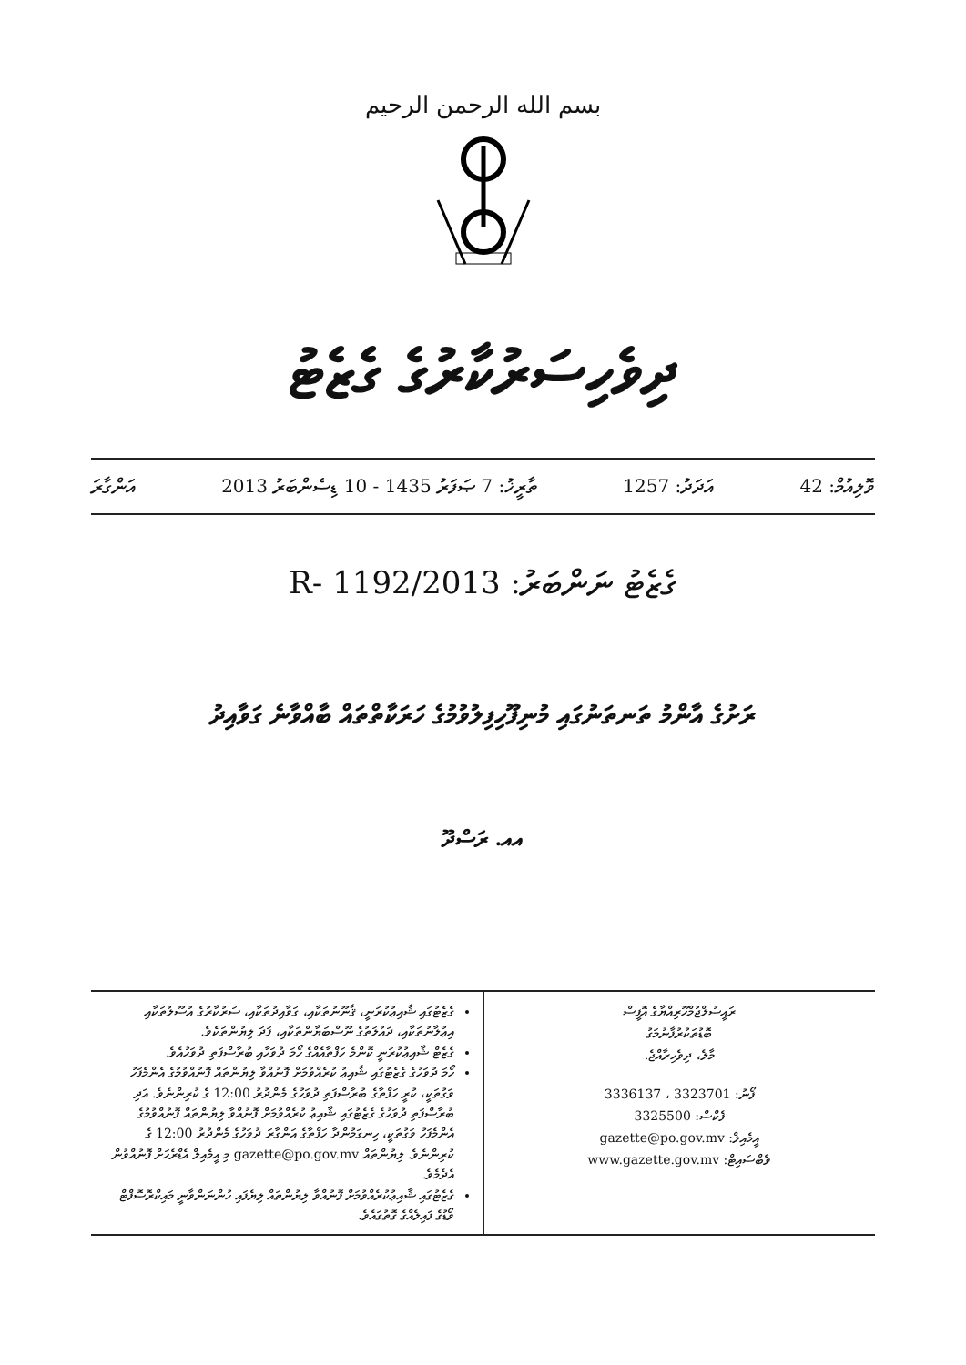بسم الله الرحمن الرحيم
ދިވެހިސަރުކާރުގެ ގެޒެޓު
ވޮލިއުމް: 42 އަދަދު: 1257 ތާރީޚު: 7 ޞަފަރު 1435 - 10 ޑިސެންބަރު 2013 އަންގާރަ
ގެޒެޓު ނަންބަރު: 2013/R- 1192
ރަށުގެ އާންމު ތަނތަނުގައި މުނިފޫހިފިލުވުމުގެ ހަރަކާތްތައް ބާއްވާނެ ގަވާއިދު
އއ. ރަސްދޫ
ރައީސުލްޖުމްހޫރިއްޔާގެ އޮފީސް
ބޮޑުތަކުރުފާނުމަގު
މާލެ، ދިވެހިރާއްޖެ.
ފޯނު: 3323701 ، 3336137
ފެކްސް: 3325500
އީމެއިލް: gazette@po.gov.mv
ވެބްސައިޓް: www.gazette.gov.mv
ގެޒެޓުގައި ޝާއިޢުކުރަނީ، ޤާނޫނުތަކާއި، ގަވާއިދުތަކާއި، ސަރުކާރުގެ އުސޫލުތަކާއި އިޢުލާނުތަކާއި، ދައުލަތުގެ ނޫސްބަޔާންތަކާއި، ފަދަ ލިޔުންތަކެވެ.
ގެޒެޓް ޝާއިޢުކުރަނީ ކޮންމެ ހަފްތާއެއްގެ ހޯމަ ދުވަހާއި ބުރާސްފަތި ދުވަހުއެވެ.
ހޯމަ ދުވަހުގެ ގެޒެޓުގައި ޝާއިޢު ކުރެއްވުމަށް ފޮނުއްވާ ލިޔުންތައް ފޮނުއްވުމުގެ އެންމެފަހު ވަގުތަކީ، ކުރީ ހަފްތާގެ ބުރާސްފަތި ދުވަހުގެ މެންދުރު 12:00 ގެ ކުރިންނެވެ. އަދި ބުރާސްފަތި ދުވަހުގެ ގެޒެޓުގައި ޝާއިޢު ކުރެއްވުމަށް ފޮނުއްވާ ލިޔުންތައް ފޮނުއްވުމުގެ އެންމެފަހު ވަގުތަކީ، ހިނގަމުންދާ ހަފްތާގެ އަންގާރަ ދުވަހުގެ މެންދުރު 12:00 ގެ ކުރިންނެވެ. ލިޔުންތައް gazette@po.gov.mv މި އީމެއިލް އެޑްރެހަށް ފޮނުއްވުން އެދެމެވެ.
ގެޒެޓުގައި ޝާއިޢުކުރެއްވުމަށް ފޮނުއްވާ ލިޔުންތައް ލިޔެފައި ހުންނަންވާނީ މައިކްރޮސޮފްޓް ވޯޑުގެ ފައިލެއްގެ ގޮތުގައެވެ.